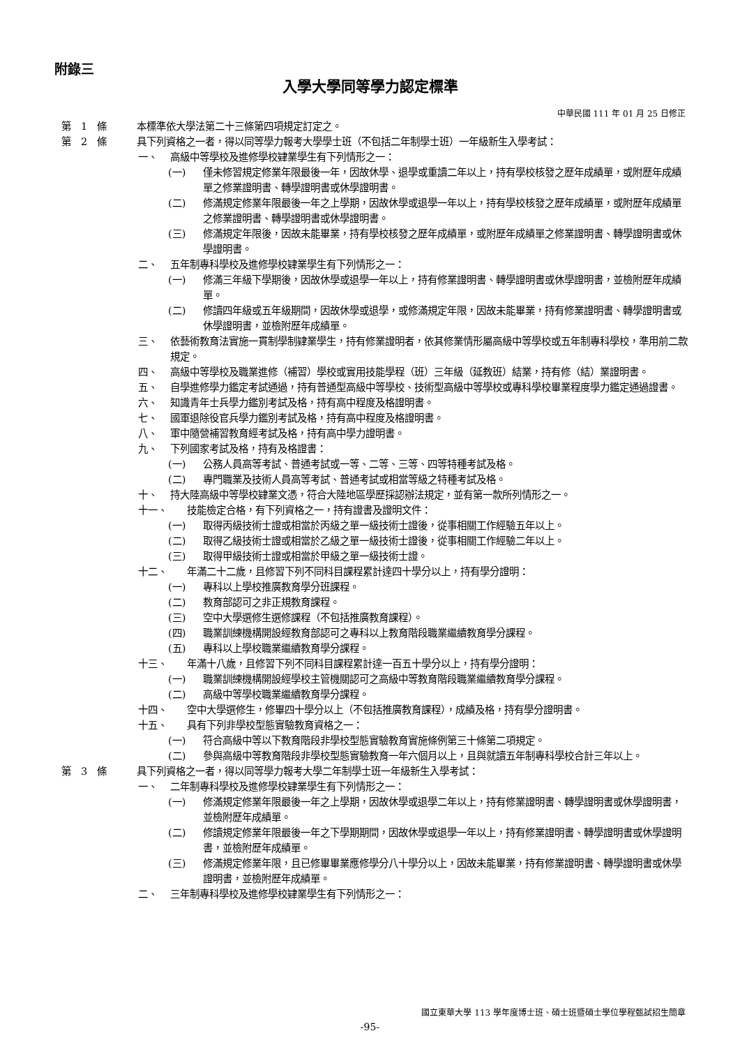附錄三
入學大學同等學力認定標準
中華民國 111 年 01 月 25 日修正
第　1　條 本標準依大學法第二十三條第四項規定訂定之。
第　2　條 具下列資格之一者，得以同等學力報考大學學士班（不包括二年制學士班）一年級新生入學考試：
一、 高級中等學校及進修學校肄業學生有下列情形之一：
(一) 僅未修習規定修業年限最後一年，因故休學、退學或重讀二年以上，持有學校核發之歷年成績單，或附歷年成績單之修業證明書、轉學證明書或休學證明書。
(二) 修滿規定修業年限最後一年之上學期，因故休學或退學一年以上，持有學校核發之歷年成績單，或附歷年成績單之修業證明書、轉學證明書或休學證明書。
(三) 修滿規定年限後，因故未能畢業，持有學校核發之歷年成績單，或附歷年成績單之修業證明書、轉學證明書或休學證明書。
二、 五年制專科學校及進修學校肄業學生有下列情形之一：
(一) 修滿三年級下學期後，因故休學或退學一年以上，持有修業證明書、轉學證明書或休學證明書，並檢附歷年成績單。
(二) 修讀四年級或五年級期間，因故休學或退學，或修滿規定年限，因故未能畢業，持有修業證明書、轉學證明書或休學證明書，並檢附歷年成績單。
三、 依藝術教育法實施一貫制學制肄業學生，持有修業證明者，依其修業情形屬高級中等學校或五年制專科學校，準用前二款規定。
四、 高級中等學校及職業進修（補習）學校或實用技能學程（班）三年級（延教班）結業，持有修（結）業證明書。
五、 自學進修學力鑑定考試通過，持有普通型高級中等學校、技術型高級中等學校或專科學校畢業程度學力鑑定通過證書。
六、 知識青年士兵學力鑑別考試及格，持有高中程度及格證明書。
七、 國軍退除役官兵學力鑑別考試及格，持有高中程度及格證明書。
八、 軍中隨營補習教育經考試及格，持有高中學力證明書。
九、 下列國家考試及格，持有及格證書：
(一) 公務人員高等考試、普通考試或一等、二等、三等、四等特種考試及格。
(二) 專門職業及技術人員高等考試、普通考試或相當等級之特種考試及格。
十、 持大陸高級中等學校肄業文憑，符合大陸地區學歷採認辦法規定，並有第一款所列情形之一。
十一、 技能檢定合格，有下列資格之一，持有證書及證明文件：
(一) 取得丙級技術士證或相當於丙級之單一級技術士證後，從事相關工作經驗五年以上。
(二) 取得乙級技術士證或相當於乙級之單一級技術士證後，從事相關工作經驗二年以上。
(三) 取得甲級技術士證或相當於甲級之單一級技術士證。
十二、 年滿二十二歲，且修習下列不同科目課程累計達四十學分以上，持有學分證明：
(一) 專科以上學校推廣教育學分班課程。
(二) 教育部認可之非正規教育課程。
(三) 空中大學選修生選修課程（不包括推廣教育課程）。
(四) 職業訓練機構開設經教育部認可之專科以上教育階段職業繼續教育學分課程。
(五) 專科以上學校職業繼續教育學分課程。
十三、 年滿十八歲，且修習下列不同科目課程累計達一百五十學分以上，持有學分證明：
(一) 職業訓練機構開設經學校主管機關認可之高級中等教育階段職業繼續教育學分課程。
(二) 高級中等學校職業繼續教育學分課程。
十四、 空中大學選修生，修畢四十學分以上（不包括推廣教育課程），成績及格，持有學分證明書。
十五、 具有下列非學校型態實驗教育資格之一：
(一) 符合高級中等以下教育階段非學校型態實驗教育實施條例第三十條第二項規定。
(二) 參與高級中等教育階段非學校型態實驗教育一年六個月以上，且與就讀五年制專科學校合計三年以上。
第　3　條 具下列資格之一者，得以同等學力報考大學二年制學士班一年級新生入學考試：
一、 二年制專科學校及進修學校肄業學生有下列情形之一：
(一) 修滿規定修業年限最後一年之上學期，因故休學或退學二年以上，持有修業證明書、轉學證明書或休學證明書，並檢附歷年成績單。
(二) 修讀規定修業年限最後一年之下學期期間，因故休學或退學一年以上，持有修業證明書、轉學證明書或休學證明書，並檢附歷年成績單。
(三) 修滿規定修業年限，且已修畢畢業應修學分八十學分以上，因故未能畢業，持有修業證明書、轉學證明書或休學證明書，並檢附歷年成績單。
二、 三年制專科學校及進修學校肄業學生有下列情形之一：
國立東華大學 113 學年度博士班、碩士班暨碩士學位學程甄試招生簡章
-95-